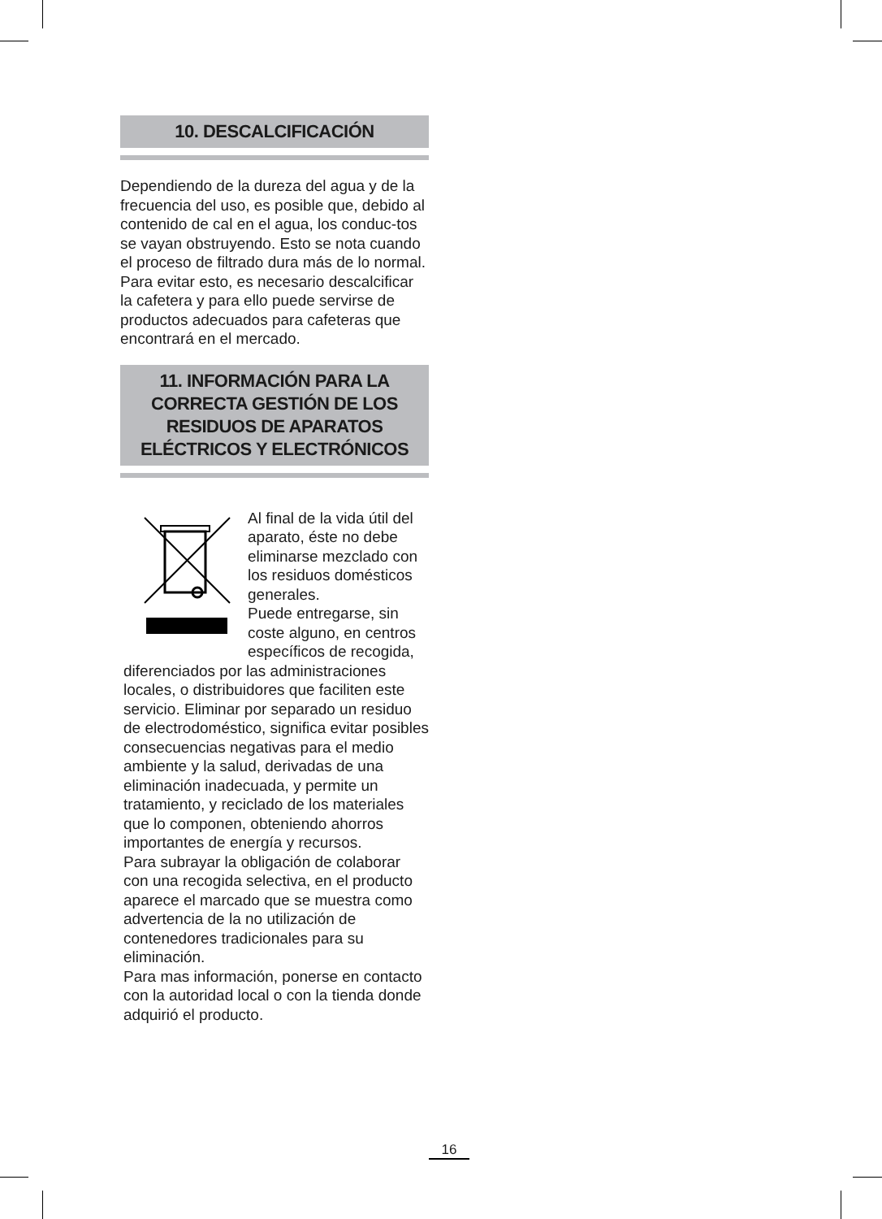10. DESCALCIFICACIÓN
Dependiendo de la dureza del agua y de la frecuencia del uso, es posible que, debido al contenido de cal en el agua, los conduc-tos se vayan obstruyendo. Esto se nota cuando el proceso de filtrado dura más de lo normal. Para evitar esto, es necesario descalcificar la cafetera y para ello puede servirse de productos adecuados para cafeteras que encontrará en el mercado.
11. INFORMACIÓN PARA LA CORRECTA GESTIÓN DE LOS RESIDUOS DE APARATOS ELÉCTRICOS Y ELECTRÓNICOS
Al final de la vida útil del aparato, éste no debe eliminarse mezclado con los residuos domésticos generales.
Puede entregarse, sin coste alguno, en centros específicos de recogida, diferenciados por las administraciones locales, o distribuidores que faciliten este servicio. Eliminar por separado un residuo de electrodoméstico, significa evitar posibles consecuencias negativas para el medio ambiente y la salud, derivadas de una eliminación inadecuada, y permite un tratamiento, y reciclado de los materiales que lo componen, obteniendo ahorros importantes de energía y recursos.
Para subrayar la obligación de colaborar con una recogida selectiva, en el producto aparece el marcado que se muestra como advertencia de la no utilización de contenedores tradicionales para su eliminación.
Para mas información, ponerse en contacto con la autoridad local o con la tienda donde adquirió el producto.
16